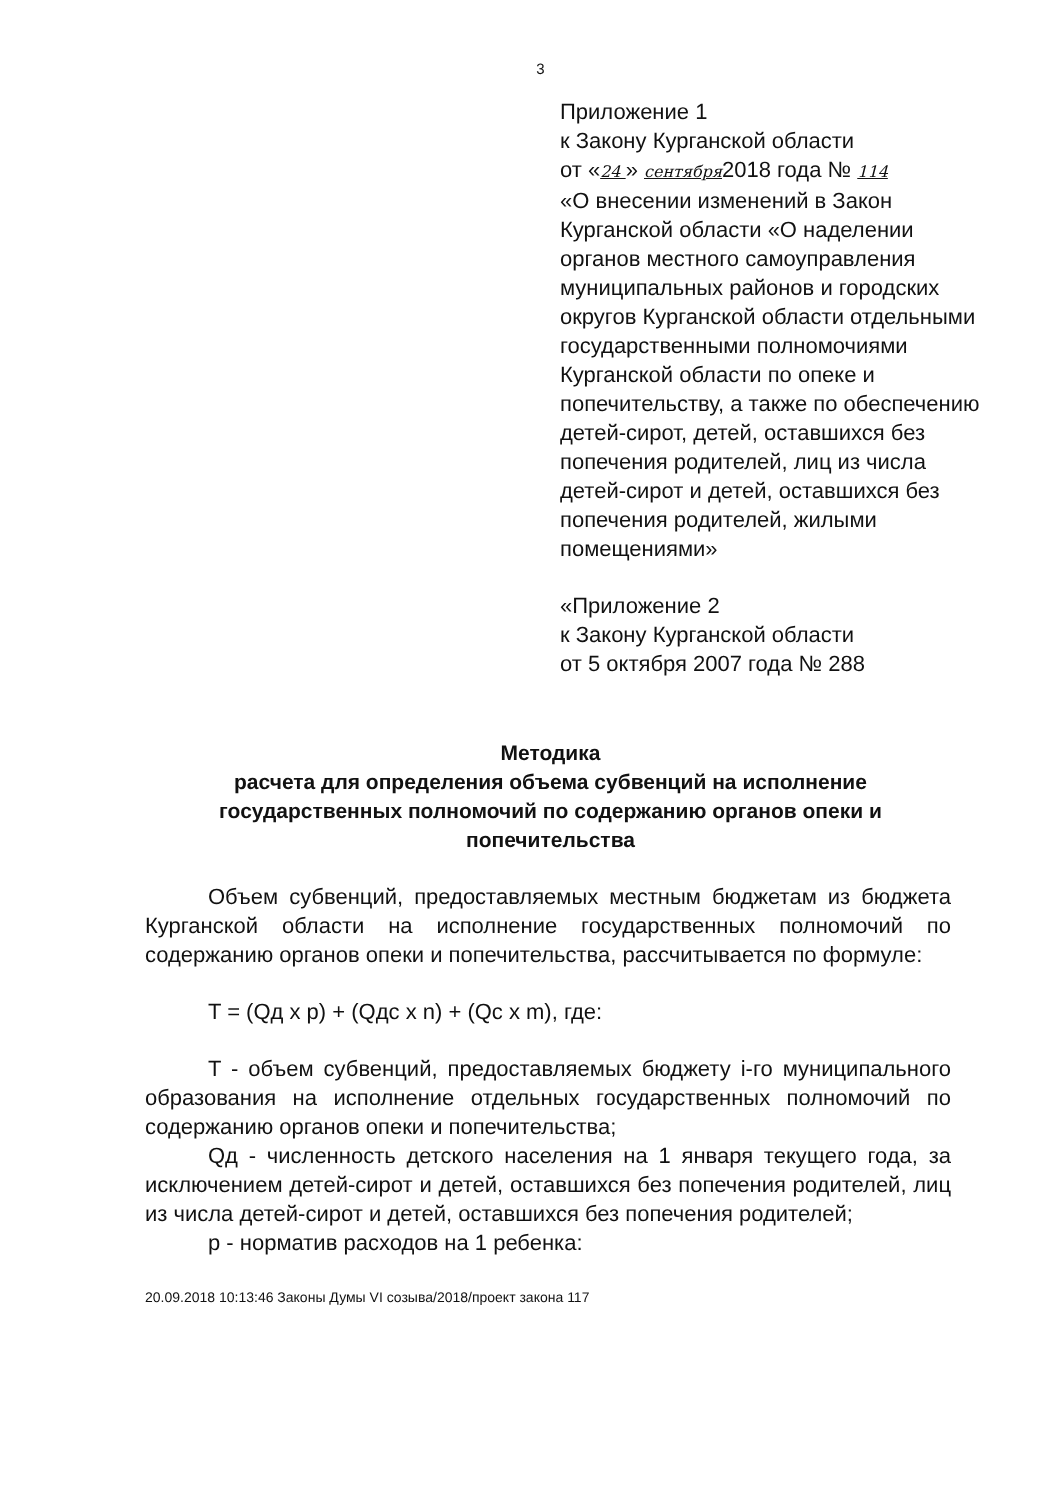3
Приложение 1
к Закону Курганской области
от «24 » сентября2018 года № 114
«О внесении изменений в Закон Курганской области «О наделении органов местного самоуправления муниципальных районов и городских округов Курганской области отдельными государственными полномочиями Курганской области по опеке и попечительству, а также по обеспечению детей-сирот, детей, оставшихся без попечения родителей, лиц из числа детей-сирот и детей, оставшихся без попечения родителей, жилыми помещениями»
«Приложение 2
к Закону Курганской области
от 5 октября 2007 года № 288
Методика
расчета для определения объема субвенций на исполнение государственных полномочий по содержанию органов опеки и попечительства
Объем субвенций, предоставляемых местным бюджетам из бюджета Курганской области на исполнение государственных полномочий по содержанию органов опеки и попечительства, рассчитывается по формуле:
T = (Qд x p) + (Qдс x n) + (Qc x m), где:
T - объем субвенций, предоставляемых бюджету i-го муниципального образования на исполнение отдельных государственных полномочий по содержанию органов опеки и попечительства;
Qд - численность детского населения на 1 января текущего года, за исключением детей-сирот и детей, оставшихся без попечения родителей, лиц из числа детей-сирот и детей, оставшихся без попечения родителей;
p - норматив расходов на 1 ребенка:
20.09.2018 10:13:46 Законы Думы VI созыва/2018/проект закона 117